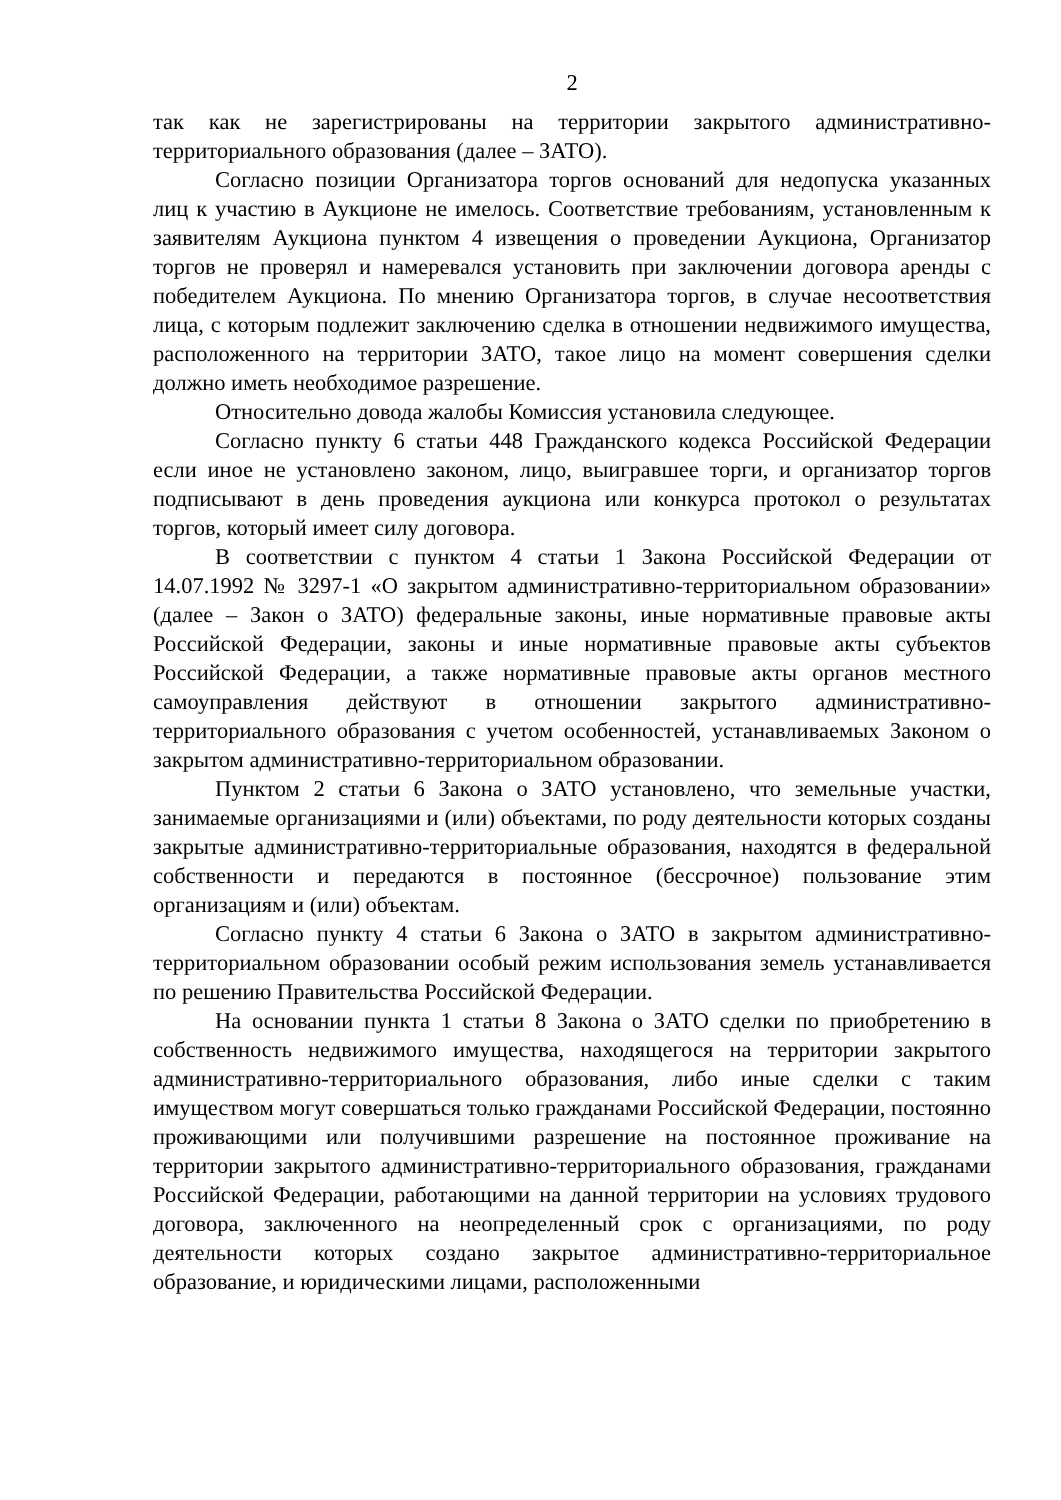2
так как не зарегистрированы на территории закрытого административно-территориального образования (далее – ЗАТО).
Согласно позиции Организатора торгов оснований для недопуска указанных лиц к участию в Аукционе не имелось. Соответствие требованиям, установленным к заявителям Аукциона пунктом 4 извещения о проведении Аукциона, Организатор торгов не проверял и намеревался установить при заключении договора аренды с победителем Аукциона. По мнению Организатора торгов, в случае несоответствия лица, с которым подлежит заключению сделка в отношении недвижимого имущества, расположенного на территории ЗАТО, такое лицо на момент совершения сделки должно иметь необходимое разрешение.
Относительно довода жалобы Комиссия установила следующее.
Согласно пункту 6 статьи 448 Гражданского кодекса Российской Федерации если иное не установлено законом, лицо, выигравшее торги, и организатор торгов подписывают в день проведения аукциона или конкурса протокол о результатах торгов, который имеет силу договора.
В соответствии с пунктом 4 статьи 1 Закона Российской Федерации от 14.07.1992 № 3297-1 «О закрытом административно-территориальном образовании» (далее – Закон о ЗАТО) федеральные законы, иные нормативные правовые акты Российской Федерации, законы и иные нормативные правовые акты субъектов Российской Федерации, а также нормативные правовые акты органов местного самоуправления действуют в отношении закрытого административно-территориального образования с учетом особенностей, устанавливаемых Законом о закрытом административно-территориальном образовании.
Пунктом 2 статьи 6 Закона о ЗАТО установлено, что земельные участки, занимаемые организациями и (или) объектами, по роду деятельности которых созданы закрытые административно-территориальные образования, находятся в федеральной собственности и передаются в постоянное (бессрочное) пользование этим организациям и (или) объектам.
Согласно пункту 4 статьи 6 Закона о ЗАТО в закрытом административно-территориальном образовании особый режим использования земель устанавливается по решению Правительства Российской Федерации.
На основании пункта 1 статьи 8 Закона о ЗАТО сделки по приобретению в собственность недвижимого имущества, находящегося на территории закрытого административно-территориального образования, либо иные сделки с таким имуществом могут совершаться только гражданами Российской Федерации, постоянно проживающими или получившими разрешение на постоянное проживание на территории закрытого административно-территориального образования, гражданами Российской Федерации, работающими на данной территории на условиях трудового договора, заключенного на неопределенный срок с организациями, по роду деятельности которых создано закрытое административно-территориальное образование, и юридическими лицами, расположенными